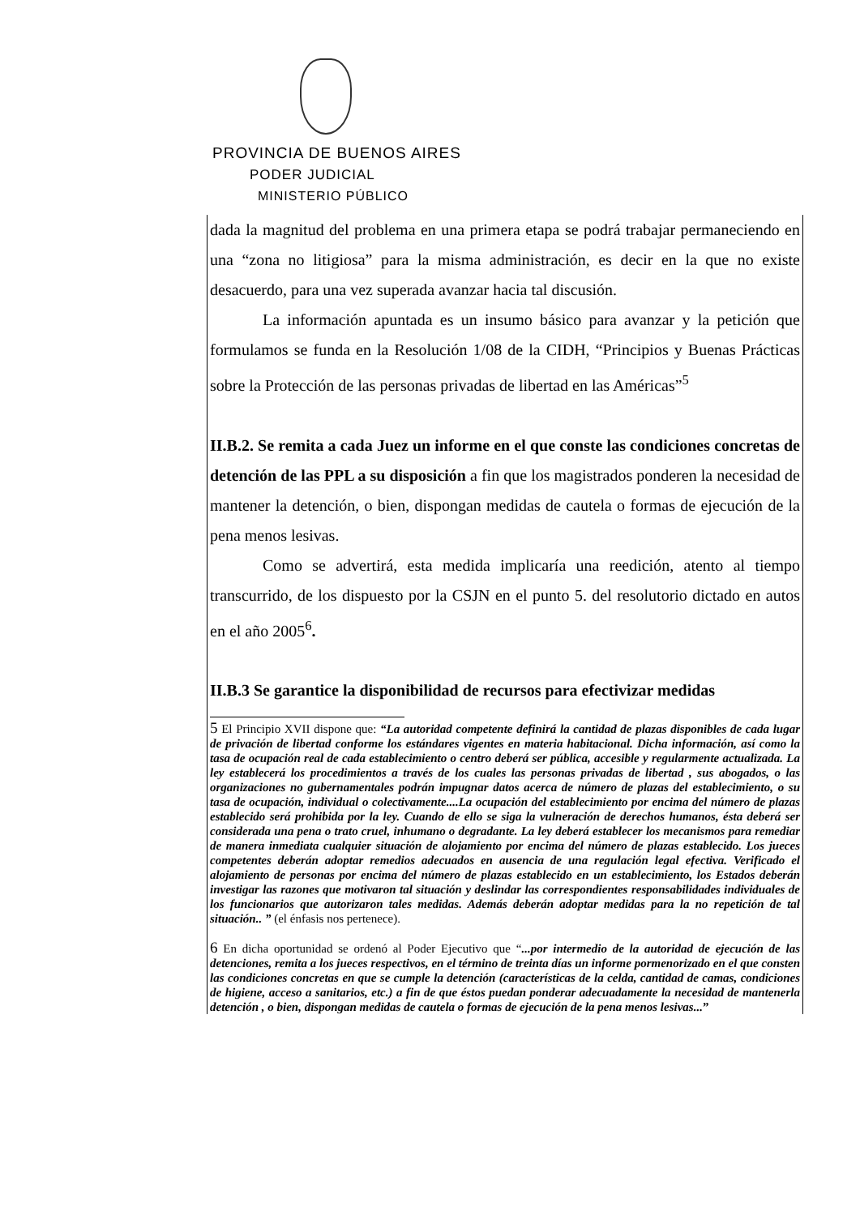PROVINCIA DE BUENOS AIRES
PODER JUDICIAL
MINISTERIO PÚBLICO
dada la magnitud del problema en una primera etapa se podrá trabajar permaneciendo en una “zona no litigiosa” para la misma administración, es decir en la que no existe desacuerdo, para una vez superada avanzar hacia tal discusión.
La información apuntada es un insumo básico para avanzar y la petición que formulamos se funda en la Resolución 1/08 de la CIDH, “Principios y Buenas Prácticas sobre la Protección de las personas privadas de libertad en las Américas”<sup>5</sup>
II.B.2. Se remita a cada Juez un informe en el que conste las condiciones concretas de detención de las PPL a su disposición a fin que los magistrados ponderen la necesidad de mantener la detención, o bien, dispongan medidas de cautela o formas de ejecución de la pena menos lesivas.
Como se advertirá, esta medida implicaría una reedición, atento al tiempo transcurrido, de los dispuesto por la CSJN en el punto 5. del resolutorio dictado en autos en el año 2005<sup>6</sup>.
II.B.3 Se garantice la disponibilidad de recursos para efectivizar medidas
5 El Principio XVII dispone que: “La autoridad competente definirá la cantidad de plazas disponibles de cada lugar de privación de libertad conforme los estándares vigentes en materia habitacional. Dicha información, así como la tasa de ocupación real de cada establecimiento o centro deberá ser pública, accesible y regularmente actualizada. La ley establecerá los procedimientos a través de los cuales las personas privadas de libertad , sus abogados, o las organizaciones no gubernamentales podrán impugnar datos acerca de número de plazas del establecimiento, o su tasa de ocupación, individual o colectivamente....La ocupación del establecimiento por encima del número de plazas establecido será prohibida por la ley. Cuando de ello se siga la vulneración de derechos humanos, ésta deberá ser considerada una pena o trato cruel, inhumano o degradante. La ley deberá establecer los mecanismos para remediar de manera inmediata cualquier situación de alojamiento por encima del número de plazas establecido. Los jueces competentes deberán adoptar remedios adecuados en ausencia de una regulación legal efectiva. Verificado el alojamiento de personas por encima del número de plazas establecido en un establecimiento, los Estados deberán investigar las razones que motivaron tal situación y deslindar las correspondientes responsabilidades individuales de los funcionarios que autorizaron tales medidas. Además deberán adoptar medidas para la no repetición de tal situación.. ” (el énfasis nos pertenece).
6 En dicha oportunidad se ordenó al Poder Ejecutivo que “...por intermedio de la autoridad de ejecución de las detenciones, remita a los jueces respectivos, en el término de treinta días un informe pormenorizado en el que consten las condiciones concretas en que se cumple la detención (características de la celda, cantidad de camas, condiciones de higiene, acceso a sanitarios, etc.) a fin de que éstos puedan ponderar adecuadamente la necesidad de mantenerla detención , o bien, dispongan medidas de cautela o formas de ejecución de la pena menos lesivas...”